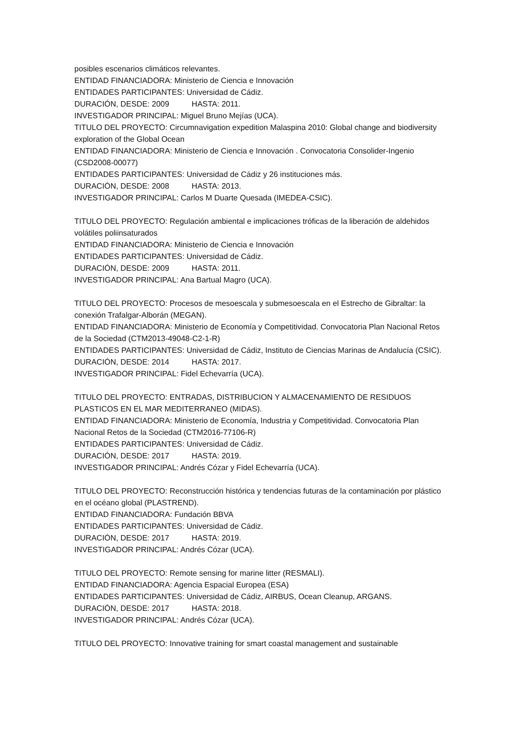posibles escenarios climáticos relevantes.
ENTIDAD FINANCIADORA: Ministerio de Ciencia e Innovación
ENTIDADES PARTICIPANTES: Universidad de Cádiz.
DURACIÓN, DESDE: 2009 HASTA: 2011.
INVESTIGADOR PRINCIPAL: Miguel Bruno Mejías (UCA).
TITULO DEL PROYECTO: Circumnavigation expedition Malaspina 2010: Global change and biodiversity exploration of the Global Ocean
ENTIDAD FINANCIADORA: Ministerio de Ciencia e Innovación . Convocatoria Consolider-Ingenio (CSD2008-00077)
ENTIDADES PARTICIPANTES: Universidad de Cádiz y 26 instituciones más.
DURACIÓN, DESDE: 2008 HASTA: 2013.
INVESTIGADOR PRINCIPAL: Carlos M Duarte Quesada (IMEDEA-CSIC).
TITULO DEL PROYECTO: Regulación ambiental e implicaciones tróficas de la liberación de aldehidos volátiles poliinsaturados
ENTIDAD FINANCIADORA: Ministerio de Ciencia e Innovación
ENTIDADES PARTICIPANTES: Universidad de Cádiz.
DURACIÓN, DESDE: 2009 HASTA: 2011.
INVESTIGADOR PRINCIPAL: Ana Bartual Magro (UCA).
TITULO DEL PROYECTO: Procesos de mesoescala y submesoescala en el Estrecho de Gibraltar: la conexión Trafalgar-Alborán (MEGAN).
ENTIDAD FINANCIADORA: Ministerio de Economía y Competitividad. Convocatoria Plan Nacional Retos de la Sociedad (CTM2013-49048-C2-1-R)
ENTIDADES PARTICIPANTES: Universidad de Cádiz, Instituto de Ciencias Marinas de Andalucía (CSIC).
DURACIÓN, DESDE: 2014 HASTA: 2017.
INVESTIGADOR PRINCIPAL: Fidel Echevarría (UCA).
TITULO DEL PROYECTO: ENTRADAS, DISTRIBUCION Y ALMACENAMIENTO DE RESIDUOS PLASTICOS EN EL MAR MEDITERRANEO (MIDAS).
ENTIDAD FINANCIADORA: Ministerio de Economía, Industria y Competitividad. Convocatoria Plan Nacional Retos de la Sociedad (CTM2016-77106-R)
ENTIDADES PARTICIPANTES: Universidad de Cádiz.
DURACIÓN, DESDE: 2017 HASTA: 2019.
INVESTIGADOR PRINCIPAL: Andrés Cózar y Fidel Echevarría (UCA).
TITULO DEL PROYECTO: Reconstrucción histórica y tendencias futuras de la contaminación por plástico en el océano global (PLASTREND).
ENTIDAD FINANCIADORA: Fundación BBVA
ENTIDADES PARTICIPANTES: Universidad de Cádiz.
DURACIÓN, DESDE: 2017 HASTA: 2019.
INVESTIGADOR PRINCIPAL: Andrés Cózar (UCA).
TITULO DEL PROYECTO: Remote sensing for marine litter (RESMALI).
ENTIDAD FINANCIADORA: Agencia Espacial Europea (ESA)
ENTIDADES PARTICIPANTES: Universidad de Cádiz, AIRBUS, Ocean Cleanup, ARGANS.
DURACIÓN, DESDE: 2017 HASTA: 2018.
INVESTIGADOR PRINCIPAL: Andrés Cózar (UCA).
TITULO DEL PROYECTO: Innovative training for smart coastal management and sustainable